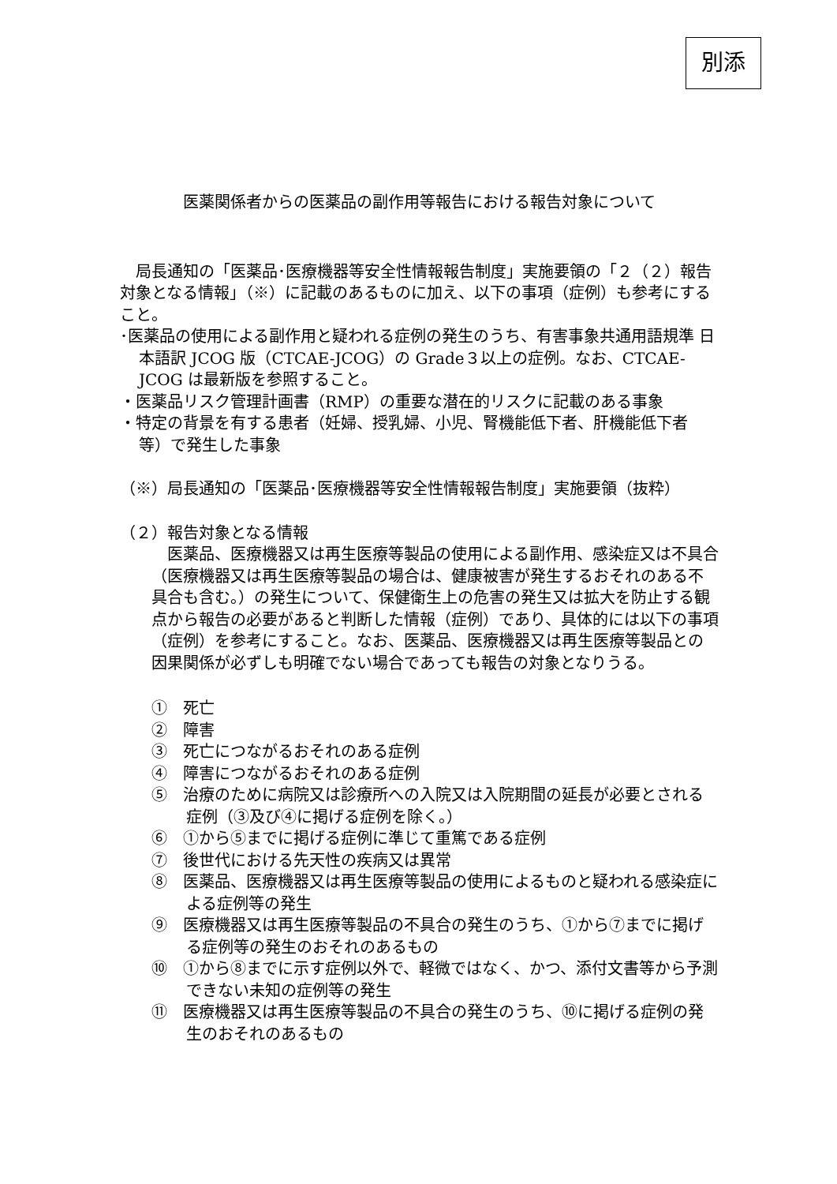別添
医薬関係者からの医薬品の副作用等報告における報告対象について
局長通知の「医薬品･医療機器等安全性情報報告制度」実施要領の「２（２）報告対象となる情報」（※）に記載のあるものに加え、以下の事項（症例）も参考にすること。
･医薬品の使用による副作用と疑われる症例の発生のうち、有害事象共通用語規準 日本語訳 JCOG 版（CTCAE-JCOG）の Grade３以上の症例。なお、CTCAE-JCOG は最新版を参照すること。
・医薬品リスク管理計画書（RMP）の重要な潜在的リスクに記載のある事象
・特定の背景を有する患者（妊婦、授乳婦、小児、腎機能低下者、肝機能低下者等）で発生した事象
（※）局長通知の「医薬品･医療機器等安全性情報報告制度」実施要領（抜粋）
（２）報告対象となる情報
医薬品、医療機器又は再生医療等製品の使用による副作用、感染症又は不具合（医療機器又は再生医療等製品の場合は、健康被害が発生するおそれのある不具合も含む。）の発生について、保健衛生上の危害の発生又は拡大を防止する観点から報告の必要があると判断した情報（症例）であり、具体的には以下の事項（症例）を参考にすること。なお、医薬品、医療機器又は再生医療等製品との因果関係が必ずしも明確でない場合であっても報告の対象となりうる。
①　死亡
②　障害
③　死亡につながるおそれのある症例
④　障害につながるおそれのある症例
⑤　治療のために病院又は診療所への入院又は入院期間の延長が必要とされる症例（③及び④に掲げる症例を除く。）
⑥　①から⑤までに掲げる症例に準じて重篤である症例
⑦　後世代における先天性の疾病又は異常
⑧　医薬品、医療機器又は再生医療等製品の使用によるものと疑われる感染症による症例等の発生
⑨　医療機器又は再生医療等製品の不具合の発生のうち、①から⑦までに掲げる症例等の発生のおそれのあるもの
⑩　①から⑧までに示す症例以外で、軽微ではなく、かつ、添付文書等から予測できない未知の症例等の発生
⑪　医療機器又は再生医療等製品の不具合の発生のうち、⑩に掲げる症例の発生のおそれのあるもの